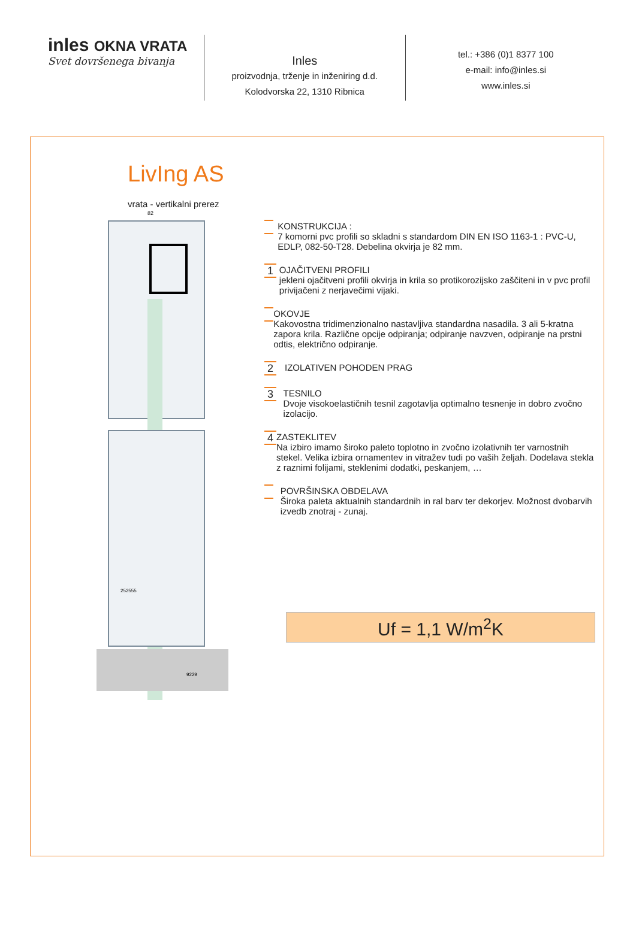inles OKNA VRATA
Svet dovršenega bivanja
Inles
proizvodnja, trženje in inženiring d.d.
Kolodvorska 22, 1310 Ribnica
tel.: +386 (0)1 8377 100
e-mail: info@inles.si
www.inles.si
LivIng AS
vrata - vertikalni prerez
82
252555
9229
KONSTRUKCIJA :
7 komorni pvc profili so skladni s standardom DIN EN ISO 1163-1 : PVC-U, EDLP, 082-50-T28. Debelina okvirja je 82 mm.
1
OJAČITVENI PROFILI
jekleni ojačitveni profili okvirja in krila so protikorozijsko zaščiteni in v pvc profil privijačeni z nerjavečimi vijaki.
OKOVJE
Kakovostna tridimenzionalno nastavljiva standardna nasadila. 3 ali 5-kratna zapora krila. Različne opcije odpiranja; odpiranje navzven, odpiranje na prstni odtis, električno odpiranje.
2
IZOLATIVEN POHODEN PRAG
3
TESNILO
Dvoje visokoelastičnih tesnil zagotavlja optimalno tesnenje in dobro zvočno izolacijo.
4
ZASTEKLITEV
Na izbiro imamo široko paleto toplotno in zvočno izolativnih ter varnostnih stekel. Velika izbira ornamentev in vitražev tudi po vaših željah. Dodelava stekla z raznimi folijami, steklenimi dodatki, peskanjem, …
POVRŠINSKA OBDELAVA
Široka paleta aktualnih standardnih in ral barv ter dekorjev. Možnost dvobarvih izvedb znotraj - zunaj.
Uf = 1,1 W/m<sup>2</sup>K